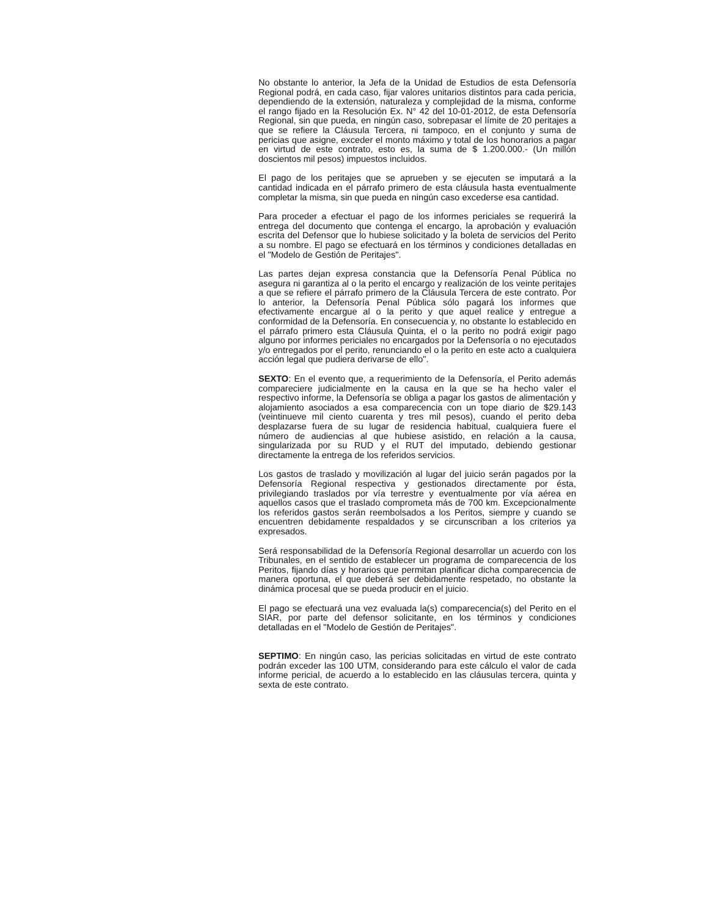No obstante lo anterior, la Jefa de la Unidad de Estudios de esta Defensoría Regional podrá, en cada caso, fijar valores unitarios distintos para cada pericia, dependiendo de la extensión, naturaleza y complejidad de la misma, conforme el rango fijado en la Resolución Ex. N° 42 del 10-01-2012, de esta Defensoría Regional, sin que pueda, en ningún caso, sobrepasar el límite de 20 peritajes a que se refiere la Cláusula Tercera, ni tampoco, en el conjunto y suma de pericias que asigne, exceder el monto máximo y total de los honorarios a pagar en virtud de este contrato, esto es, la suma de $ 1.200.000.- (Un millón doscientos mil pesos) impuestos incluidos.
El pago de los peritajes que se aprueben y se ejecuten se imputará a la cantidad indicada en el párrafo primero de esta cláusula hasta eventualmente completar la misma, sin que pueda en ningún caso excederse esa cantidad.
Para proceder a efectuar el pago de los informes periciales se requerirá la entrega del documento que contenga el encargo, la aprobación y evaluación escrita del Defensor que lo hubiese solicitado y la boleta de servicios del Perito a su nombre. El pago se efectuará en los términos y condiciones detalladas en el "Modelo de Gestión de Peritajes".
Las partes dejan expresa constancia que la Defensoría Penal Pública no asegura ni garantiza al o la perito el encargo y realización de los veinte peritajes a que se refiere el párrafo primero de la Cláusula Tercera de este contrato. Por lo anterior, la Defensoría Penal Pública sólo pagará los informes que efectivamente encargue al o la perito y que aquel realice y entregue a conformidad de la Defensoría. En consecuencia y, no obstante lo establecido en el párrafo primero esta Cláusula Quinta, el o la perito no podrá exigir pago alguno por informes periciales no encargados por la Defensoría o no ejecutados y/o entregados por el perito, renunciando el o la perito en este acto a cualquiera acción legal que pudiera derivarse de ello".
SEXTO: En el evento que, a requerimiento de la Defensoría, el Perito además compareciere judicialmente en la causa en la que se ha hecho valer el respectivo informe, la Defensoría se obliga a pagar los gastos de alimentación y alojamiento asociados a esa comparecencia con un tope diario de $29.143 (veintinueve mil ciento cuarenta y tres mil pesos), cuando el perito deba desplazarse fuera de su lugar de residencia habitual, cualquiera fuere el número de audiencias al que hubiese asistido, en relación a la causa, singularizada por su RUD y el RUT del imputado, debiendo gestionar directamente la entrega de los referidos servicios.
Los gastos de traslado y movilización al lugar del juicio serán pagados por la Defensoría Regional respectiva y gestionados directamente por ésta, privilegiando traslados por vía terrestre y eventualmente por vía aérea en aquellos casos que el traslado comprometa más de 700 km. Excepcionalmente los referidos gastos serán reembolsados a los Peritos, siempre y cuando se encuentren debidamente respaldados y se circunscriban a los criterios ya expresados.
Será responsabilidad de la Defensoría Regional desarrollar un acuerdo con los Tribunales, en el sentido de establecer un programa de comparecencia de los Peritos, fijando días y horarios que permitan planificar dicha comparecencia de manera oportuna, el que deberá ser debidamente respetado, no obstante la dinámica procesal que se pueda producir en el juicio.
El pago se efectuará una vez evaluada la(s) comparecencia(s) del Perito en el SIAR, por parte del defensor solicitante, en los términos y condiciones detalladas en el "Modelo de Gestión de Peritajes".
SEPTIMO: En ningún caso, las pericias solicitadas en virtud de este contrato podrán exceder las 100 UTM, considerando para este cálculo el valor de cada informe pericial, de acuerdo a lo establecido en las cláusulas tercera, quinta y sexta de este contrato.